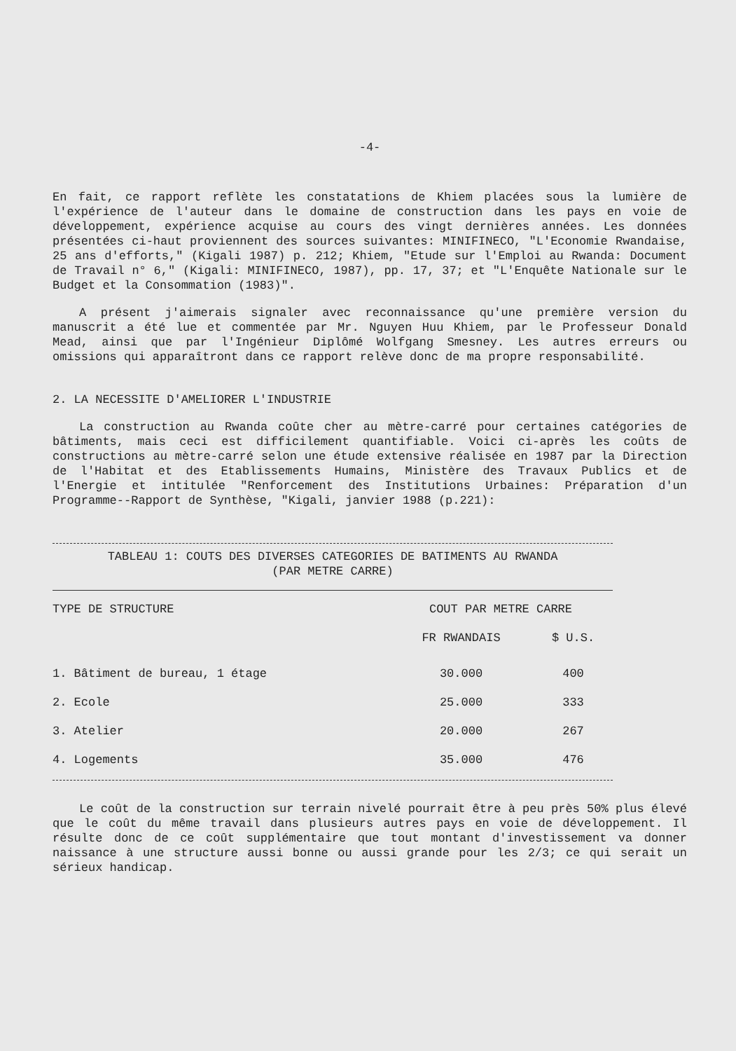-4-
En fait, ce rapport reflète les constatations de Khiem placées sous la lumière de l'expérience de l'auteur dans le domaine de construction dans les pays en voie de développement, expérience acquise au cours des vingt dernières années. Les données présentées ci-haut proviennent des sources suivantes: MINIFINECO, "L'Economie Rwandaise, 25 ans d'efforts," (Kigali 1987) p. 212; Khiem, "Etude sur l'Emploi au Rwanda: Document de Travail n° 6," (Kigali: MINIFINECO, 1987), pp. 17, 37; et "L'Enquête Nationale sur le Budget et la Consommation (1983)".
A présent j'aimerais signaler avec reconnaissance qu'une première version du manuscrit a été lue et commentée par Mr. Nguyen Huu Khiem, par le Professeur Donald Mead, ainsi que par l'Ingénieur Diplômé Wolfgang Smesney. Les autres erreurs ou omissions qui apparaîtront dans ce rapport relève donc de ma propre responsabilité.
2. LA NECESSITE D'AMELIORER L'INDUSTRIE
La construction au Rwanda coûte cher au mètre-carré pour certaines catégories de bâtiments, mais ceci est difficilement quantifiable. Voici ci-après les coûts de constructions au mètre-carré selon une étude extensive réalisée en 1987 par la Direction de l'Habitat et des Etablissements Humains, Ministère des Travaux Publics et de l'Energie et intitulée "Renforcement des Institutions Urbaines: Préparation d'un Programme--Rapport de Synthèse, "Kigali, janvier 1988 (p.221):
TABLEAU 1: COUTS DES DIVERSES CATEGORIES DE BATIMENTS AU RWANDA
(PAR METRE CARRE)
| TYPE DE STRUCTURE | COUT PAR METRE CARRE | |
| --- | --- | --- |
| | FR RWANDAIS | $ U.S. |
| 1. Bâtiment de bureau, 1 étage | 30.000 | 400 |
| 2. Ecole | 25.000 | 333 |
| 3. Atelier | 20.000 | 267 |
| 4. Logements | 35.000 | 476 |
Le coût de la construction sur terrain nivelé pourrait être à peu près 50% plus élevé que le coût du même travail dans plusieurs autres pays en voie de développement. Il résulte donc de ce coût supplémentaire que tout montant d'investissement va donner naissance à une structure aussi bonne ou aussi grande pour les 2/3; ce qui serait un sérieux handicap.